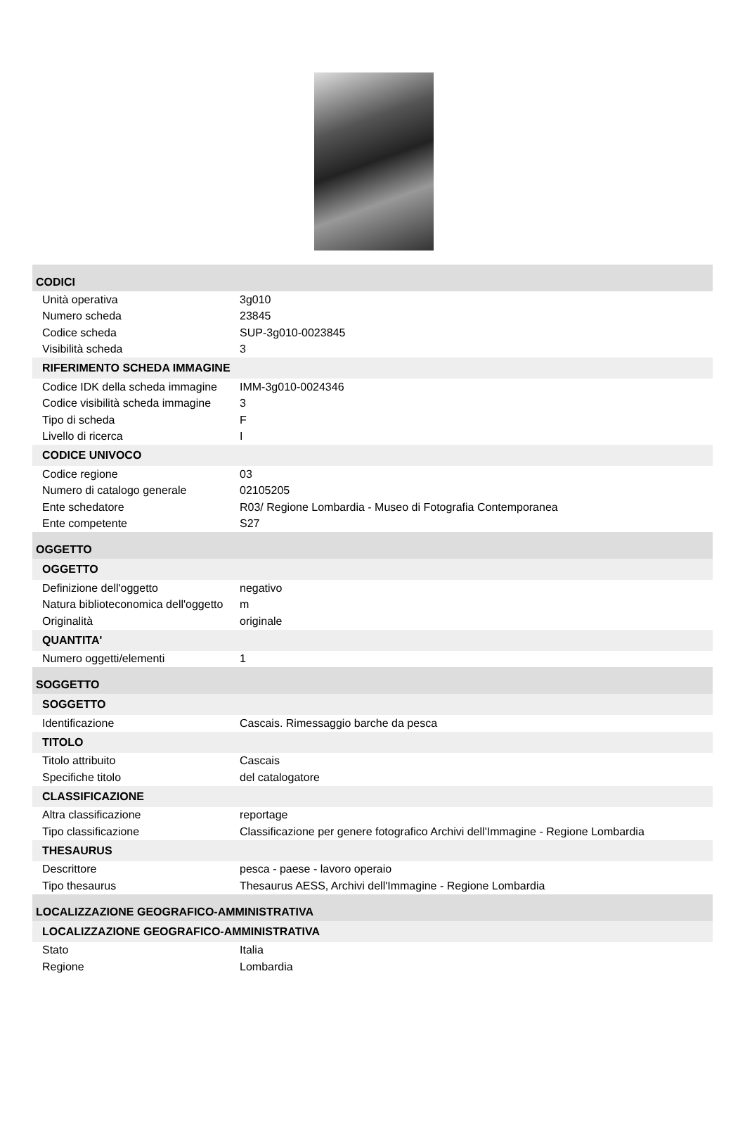CODICI
| Unità operativa | 3g010 |
| Numero scheda | 23845 |
| Codice scheda | SUP-3g010-0023845 |
| Visibilità scheda | 3 |
RIFERIMENTO SCHEDA IMMAGINE
| Codice IDK della scheda immagine | IMM-3g010-0024346 |
| Codice visibilità scheda immagine | 3 |
| Tipo di scheda | F |
| Livello di ricerca | I |
CODICE UNIVOCO
| Codice regione | 03 |
| Numero di catalogo generale | 02105205 |
| Ente schedatore | R03/ Regione Lombardia - Museo di Fotografia Contemporanea |
| Ente competente | S27 |
OGGETTO
OGGETTO
| Definizione dell'oggetto | negativo |
| Natura biblioteconomica dell'oggetto | m |
| Originalità | originale |
QUANTITA'
| Numero oggetti/elementi | 1 |
SOGGETTO
SOGGETTO
| Identificazione | Cascais. Rimessaggio barche da pesca |
TITOLO
| Titolo attribuito | Cascais |
| Specifiche titolo | del catalogatore |
CLASSIFICAZIONE
| Altra classificazione | reportage |
| Tipo classificazione | Classificazione per genere fotografico Archivi dell'Immagine - Regione Lombardia |
THESAURUS
| Descrittore | pesca - paese - lavoro operaio |
| Tipo thesaurus | Thesaurus AESS, Archivi dell'Immagine - Regione Lombardia |
LOCALIZZAZIONE GEOGRAFICO-AMMINISTRATIVA
LOCALIZZAZIONE GEOGRAFICO-AMMINISTRATIVA
| Stato | Italia |
| Regione | Lombardia |